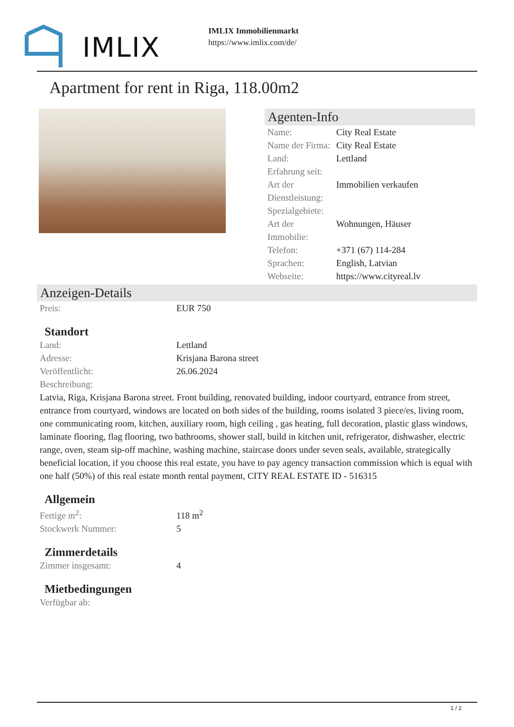IMLIX
IMLIX Immobilienmarkt
https://www.imlix.com/de/
Apartment for rent in Riga, 118.00m2
Agenten-Info
| Name: | City Real Estate |
| Name der Firma: | City Real Estate |
| Land: | Lettland |
| Erfahrung seit: | |
| Art der Dienstleistung: | Immobilien verkaufen |
| Spezialgebiete: | |
| Art der Immobilie: | Wohnungen, Häuser |
| Telefon: | +371 (67) 114-284 |
| Sprachen: | English, Latvian |
| Webseite: | https://www.cityreal.lv |
Anzeigen-Details
| Preis: | EUR 750 |
Standort
| Land: | Lettland |
| Adresse: | Krisjana Barona street |
| Veröffentlicht: | 26.06.2024 |
| Beschreibung: | |
Latvia, Riga, Krisjana Barona street. Front building, renovated building, indoor courtyard, entrance from street, entrance from courtyard, windows are located on both sides of the building, rooms isolated 3 piece/es, living room, one communicating room, kitchen, auxiliary room, high ceiling , gas heating, full decoration, plastic glass windows, laminate flooring, flag flooring, two bathrooms, shower stall, build in kitchen unit, refrigerator, dishwasher, electric range, oven, steam sip-off machine, washing machine, staircase doors under seven seals, available, strategically beneficial location, if you choose this real estate, you have to pay agency transaction commission which is equal with one half (50%) of this real estate month rental payment, CITY REAL ESTATE ID - 516315
Allgemein
| Fertige m<sup>2</sup>: | 118 m<sup>2</sup> |
| Stockwerk Nummer: | 5 |
Zimmerdetails
| Zimmer insgesamt: | 4 |
Mietbedingungen
| Verfügbar ab: | |
1 / 2